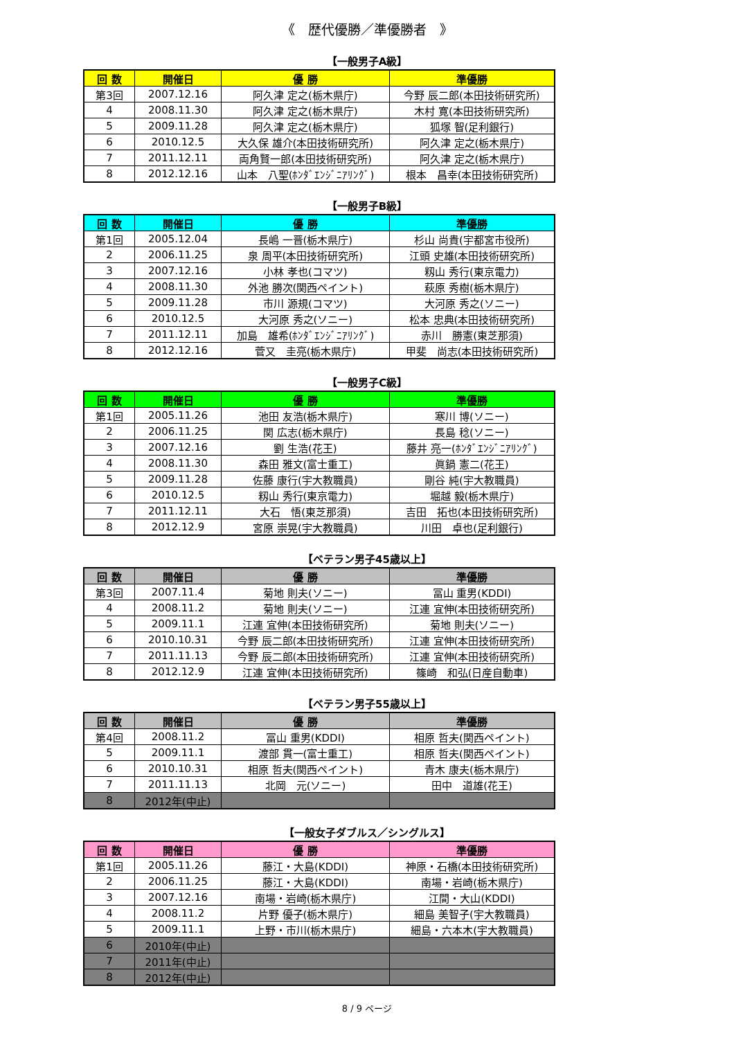《　歴代優勝／準優勝者　》
【一般男子A級】
| 回 数 | 開催日 | 優 勝 | 準優勝 |
| --- | --- | --- | --- |
| 第3回 | 2007.12.16 | 阿久津 定之(栃木県庁) | 今野 辰二郎(本田技術研究所) |
| 4 | 2008.11.30 | 阿久津 定之(栃木県庁) | 木村 寛(本田技術研究所) |
| 5 | 2009.11.28 | 阿久津 定之(栃木県庁) | 狐塚 智(足利銀行) |
| 6 | 2010.12.5 | 大久保 雄介(本田技術研究所) | 阿久津 定之(栃木県庁) |
| 7 | 2011.12.11 | 両角賢一郎(本田技術研究所) | 阿久津 定之(栃木県庁) |
| 8 | 2012.12.16 | 山本 八聖(ﾎﾝﾀﾞｴﾝｼﾞﾆｱﾘﾝｸﾞ) | 根本 昌幸(本田技術研究所) |
【一般男子B級】
| 回 数 | 開催日 | 優 勝 | 準優勝 |
| --- | --- | --- | --- |
| 第1回 | 2005.12.04 | 長嶋 一晋(栃木県庁) | 杉山 尚貴(宇都宮市役所) |
| 2 | 2006.11.25 | 泉 周平(本田技術研究所) | 江頭 史雄(本田技術研究所) |
| 3 | 2007.12.16 | 小林 孝也(コマツ) | 籾山 秀行(東京電力) |
| 4 | 2008.11.30 | 外池 勝次(関西ペイント) | 萩原 秀樹(栃木県庁) |
| 5 | 2009.11.28 | 市川 源規(コマツ) | 大河原 秀之(ソニー) |
| 6 | 2010.12.5 | 大河原 秀之(ソニー) | 松本 忠典(本田技術研究所) |
| 7 | 2011.12.11 | 加島 雄希(ﾎﾝﾀﾞｴﾝｼﾞﾆｱﾘﾝｸﾞ) | 赤川 勝憲(東芝那須) |
| 8 | 2012.12.16 | 菅又 圭亮(栃木県庁) | 甲斐 尚志(本田技術研究所) |
【一般男子C級】
| 回 数 | 開催日 | 優 勝 | 準優勝 |
| --- | --- | --- | --- |
| 第1回 | 2005.11.26 | 池田 友浩(栃木県庁) | 寒川 博(ソニー) |
| 2 | 2006.11.25 | 関 広志(栃木県庁) | 長島 稔(ソニー) |
| 3 | 2007.12.16 | 劉 生浩(花王) | 藤井 亮一(ﾎﾝﾀﾞｴﾝｼﾞﾆｱﾘﾝｸﾞ) |
| 4 | 2008.11.30 | 森田 雅文(富士重工) | 眞鍋 憲二(花王) |
| 5 | 2009.11.28 | 佐藤 康行(宇大教職員) | 剛谷 純(宇大教職員) |
| 6 | 2010.12.5 | 籾山 秀行(東京電力) | 堀越 毅(栃木県庁) |
| 7 | 2011.12.11 | 大石 悟(東芝那須) | 吉田 拓也(本田技術研究所) |
| 8 | 2012.12.9 | 宮原 崇晃(宇大教職員) | 川田 卓也(足利銀行) |
【ベテラン男子45歳以上】
| 回 数 | 開催日 | 優 勝 | 準優勝 |
| --- | --- | --- | --- |
| 第3回 | 2007.11.4 | 菊地 則夫(ソニー) | 冨山 重男(KDDI) |
| 4 | 2008.11.2 | 菊地 則夫(ソニー) | 江連 宜伸(本田技術研究所) |
| 5 | 2009.11.1 | 江連 宜伸(本田技術研究所) | 菊地 則夫(ソニー) |
| 6 | 2010.10.31 | 今野 辰二郎(本田技術研究所) | 江連 宜伸(本田技術研究所) |
| 7 | 2011.11.13 | 今野 辰二郎(本田技術研究所) | 江連 宜伸(本田技術研究所) |
| 8 | 2012.12.9 | 江連 宜伸(本田技術研究所) | 篠崎 和弘(日産自動車) |
【ベテラン男子55歳以上】
| 回 数 | 開催日 | 優 勝 | 準優勝 |
| --- | --- | --- | --- |
| 第4回 | 2008.11.2 | 冨山 重男(KDDI) | 相原 哲夫(関西ペイント) |
| 5 | 2009.11.1 | 渡部 貫一(富士重工) | 相原 哲夫(関西ペイント) |
| 6 | 2010.10.31 | 相原 哲夫(関西ペイント) | 青木 康夫(栃木県庁) |
| 7 | 2011.11.13 | 北岡 元(ソニー) | 田中 道雄(花王) |
| 8 | 2012年(中止) | | |
【一般女子ダブルス／シングルス】
| 回 数 | 開催日 | 優 勝 | 準優勝 |
| --- | --- | --- | --- |
| 第1回 | 2005.11.26 | 藤江・大島(KDDI) | 神原・石橋(本田技術研究所) |
| 2 | 2006.11.25 | 藤江・大島(KDDI) | 南場・岩崎(栃木県庁) |
| 3 | 2007.12.16 | 南場・岩崎(栃木県庁) | 江間・大山(KDDI) |
| 4 | 2008.11.2 | 片野 優子(栃木県庁) | 細島 美智子(宇大教職員) |
| 5 | 2009.11.1 | 上野・市川(栃木県庁) | 細島・六本木(宇大教職員) |
| 6 | 2010年(中止) | | |
| 7 | 2011年(中止) | | |
| 8 | 2012年(中止) | | |
8 / 9 ページ